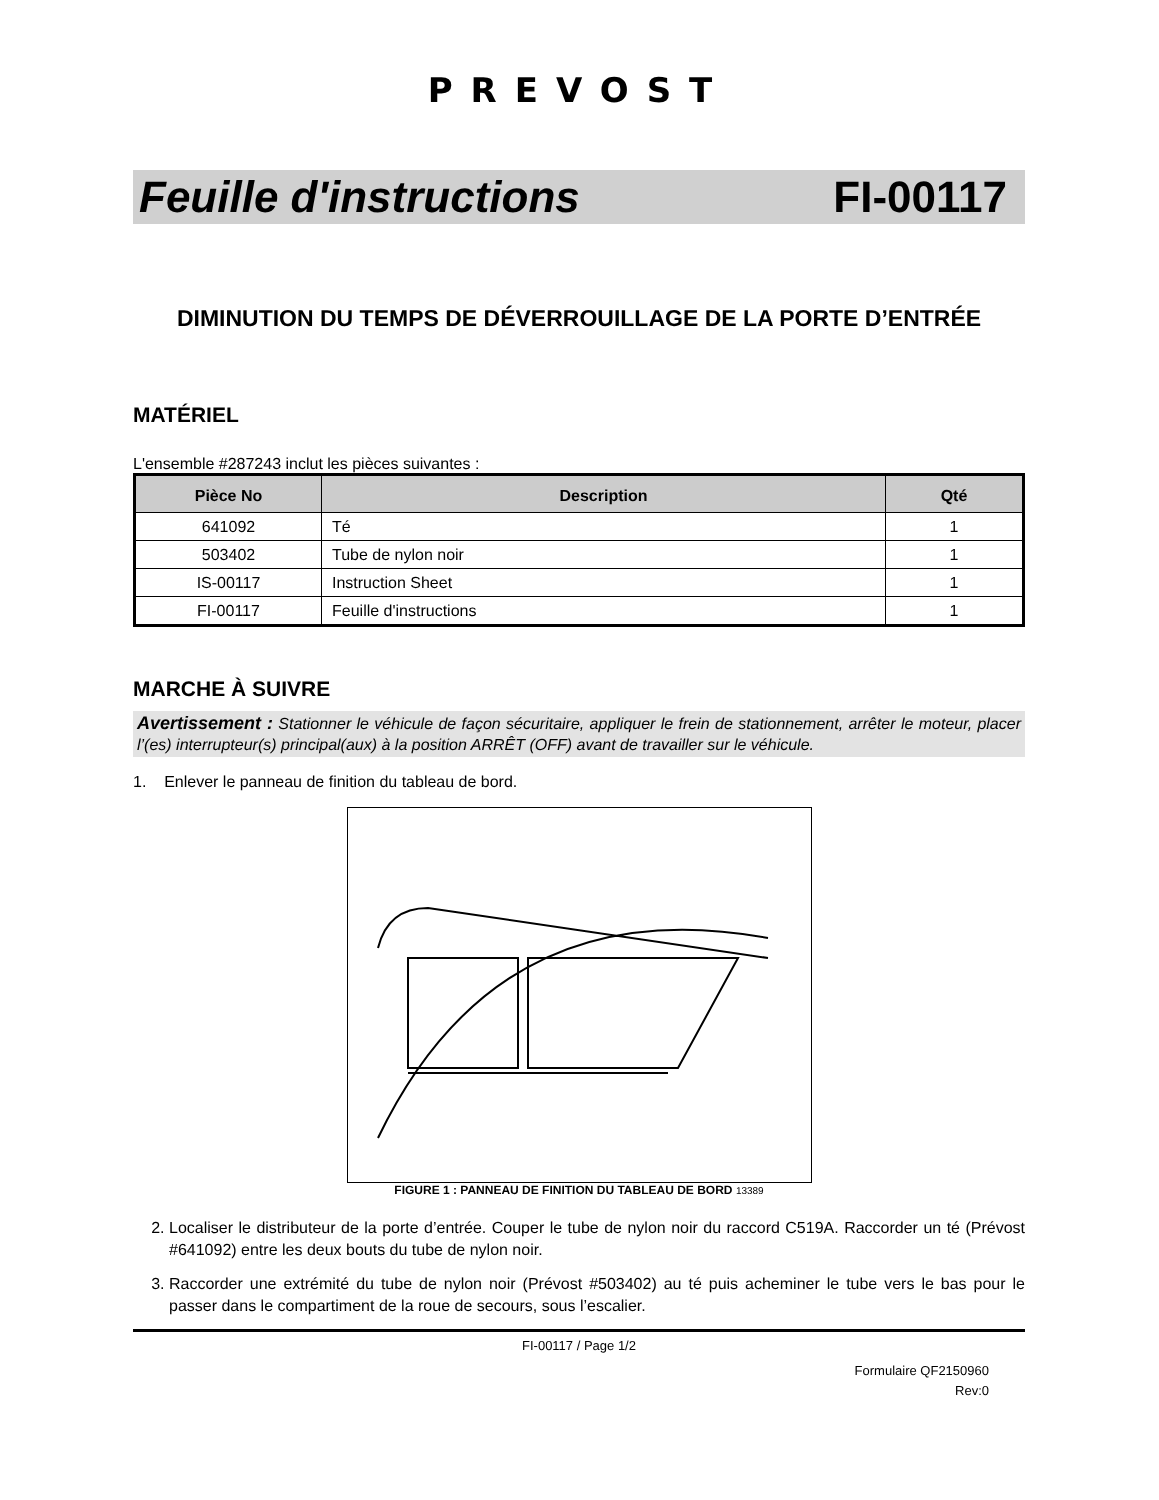PREVOST
Feuille d'instructions FI-00117
DIMINUTION DU TEMPS DE DÉVERROUILLAGE DE LA PORTE D’ENTRÉE
MATÉRIEL
L'ensemble #287243 inclut les pièces suivantes :
| Pièce No | Description | Qté |
| --- | --- | --- |
| 641092 | Té | 1 |
| 503402 | Tube de nylon noir | 1 |
| IS-00117 | Instruction Sheet | 1 |
| FI-00117 | Feuille d'instructions | 1 |
MARCHE À SUIVRE
Avertissement : Stationner le véhicule de façon sécuritaire, appliquer le frein de stationnement, arrêter le moteur, placer l’(es) interrupteur(s) principal(aux) à la position ARRÊT (OFF) avant de travailler sur le véhicule.
1. Enlever le panneau de finition du tableau de bord.
FIGURE 1 : PANNEAU DE FINITION DU TABLEAU DE BORD 13389
2. Localiser le distributeur de la porte d’entrée. Couper le tube de nylon noir du raccord C519A. Raccorder un té (Prévost #641092) entre les deux bouts du tube de nylon noir.
3. Raccorder une extrémité du tube de nylon noir (Prévost #503402) au té puis acheminer le tube vers le bas pour le passer dans le compartiment de la roue de secours, sous l’escalier.
FI-00117 / Page 1/2
Formulaire QF2150960
Rev:0